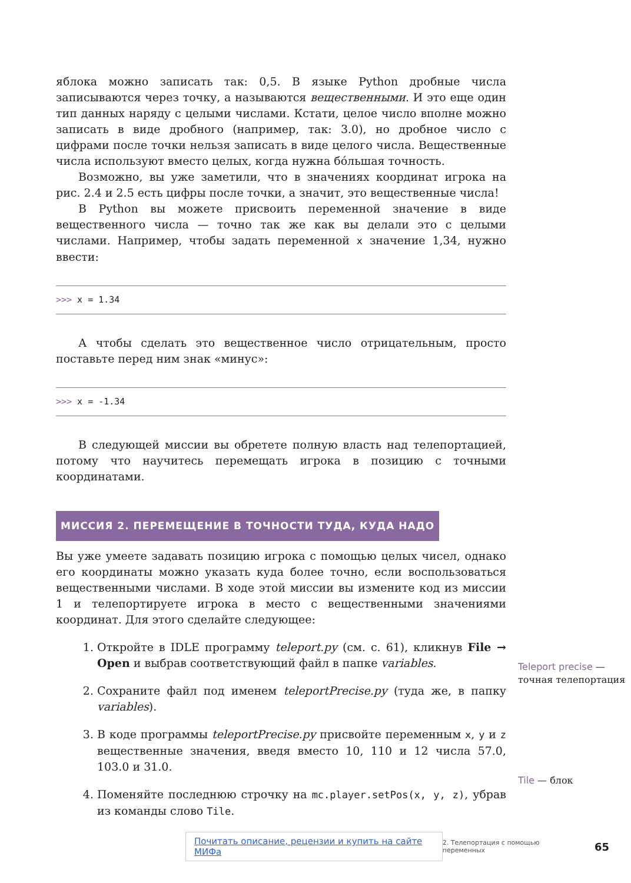яблока можно записать так: 0,5. В языке Python дробные числа записываются через точку, а называются вещественными. И это еще один тип данных наряду с целыми числами. Кстати, целое число вполне можно записать в виде дробного (например, так: 3.0), но дробное число с цифрами после точки нельзя записать в виде целого числа. Вещественные числа используют вместо целых, когда нужна бóльшая точность.
Возможно, вы уже заметили, что в значениях координат игрока на рис. 2.4 и 2.5 есть цифры после точки, а значит, это вещественные числа!
В Python вы можете присвоить переменной значение в виде вещественного числа — точно так же как вы делали это с целыми числами. Например, чтобы задать переменной x значение 1,34, нужно ввести:
>>> x = 1.34
А чтобы сделать это вещественное число отрицательным, просто поставьте перед ним знак «минус»:
>>> x = -1.34
В следующей миссии вы обретете полную власть над телепортацией, потому что научитесь перемещать игрока в позицию с точными координатами.
МИССИЯ 2. ПЕРЕМЕЩЕНИЕ В ТОЧНОСТИ ТУДА, КУДА НАДО
Вы уже умеете задавать позицию игрока с помощью целых чисел, однако его координаты можно указать куда более точно, если воспользоваться вещественными числами. В ходе этой миссии вы измените код из миссии 1 и телепортируете игрока в место с вещественными значениями координат. Для этого сделайте следующее:
1. Откройте в IDLE программу teleport.py (см. с. 61), кликнув File → Open и выбрав соответствующий файл в папке variables.
2. Сохраните файл под именем teleportPrecise.py (туда же, в папку variables).
3. В коде программы teleportPrecise.py присвойте переменным x, y и z вещественные значения, введя вместо 10, 110 и 12 числа 57.0, 103.0 и 31.0.
4. Поменяйте последнюю строчку на mc.player.setPos(x, y, z), убрав из команды слово Tile.
Teleport precise — точная телепортация
Tile — блок
Почитать описание, рецензии и купить на сайте МИФа 2. Телепортация с помощью переменных 65